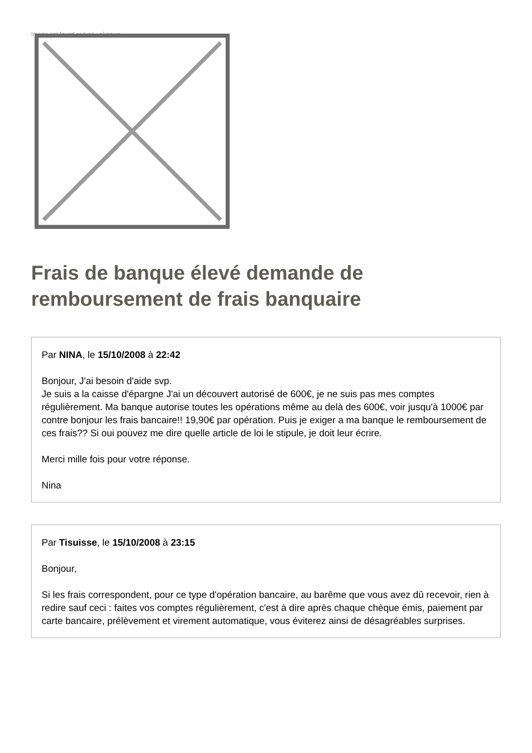Image not found or type unknown
Frais de banque élevé demande de remboursement de frais banquaire
Par NINA, le 15/10/2008 à 22:42
Bonjour, J'ai besoin d'aide svp.
Je suis a la caisse d'épargne J'ai un découvert autorisé de 600€, je ne suis pas mes comptes régulièrement. Ma banque autorise toutes les opérations même au delà des 600€, voir jusqu'à 1000€ par contre bonjour les frais bancaire!! 19,90€ par opération. Puis je exiger a ma banque le remboursement de ces frais?? Si oui pouvez me dire quelle article de loi le stipule, je doit leur écrire.
Merci mille fois pour votre réponse.
Nina
Par Tisuisse, le 15/10/2008 à 23:15
Bonjour,
Si les frais correspondent, pour ce type d'opération bancaire, au barême que vous avez dû recevoir, rien à redire sauf ceci : faites vos comptes régulièrement, c'est à dire après chaque chèque émis, paiement par carte bancaire, prélèvement et virement automatique, vous éviterez ainsi de désagréables surprises.